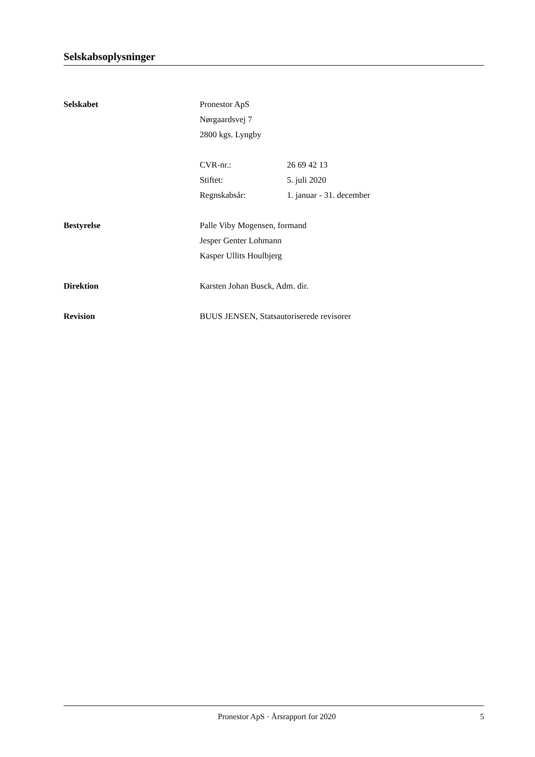Selskabsoplysninger
Selskabet Pronestor ApS
Nørgaardsvej 7
2800 kgs. Lyngby
CVR-nr.: 26 69 42 13
Stiftet: 5. juli 2020
Regnskabsår: 1. januar - 31. december
Bestyrelse Palle Viby Mogensen, formand
Jesper Genter Lohmann
Kasper Ullits Houlbjerg
Direktion Karsten Johan Busck, Adm. dir.
Revision BUUS JENSEN, Statsautoriserede revisorer
Pronestor ApS · Årsrapport for 2020 5